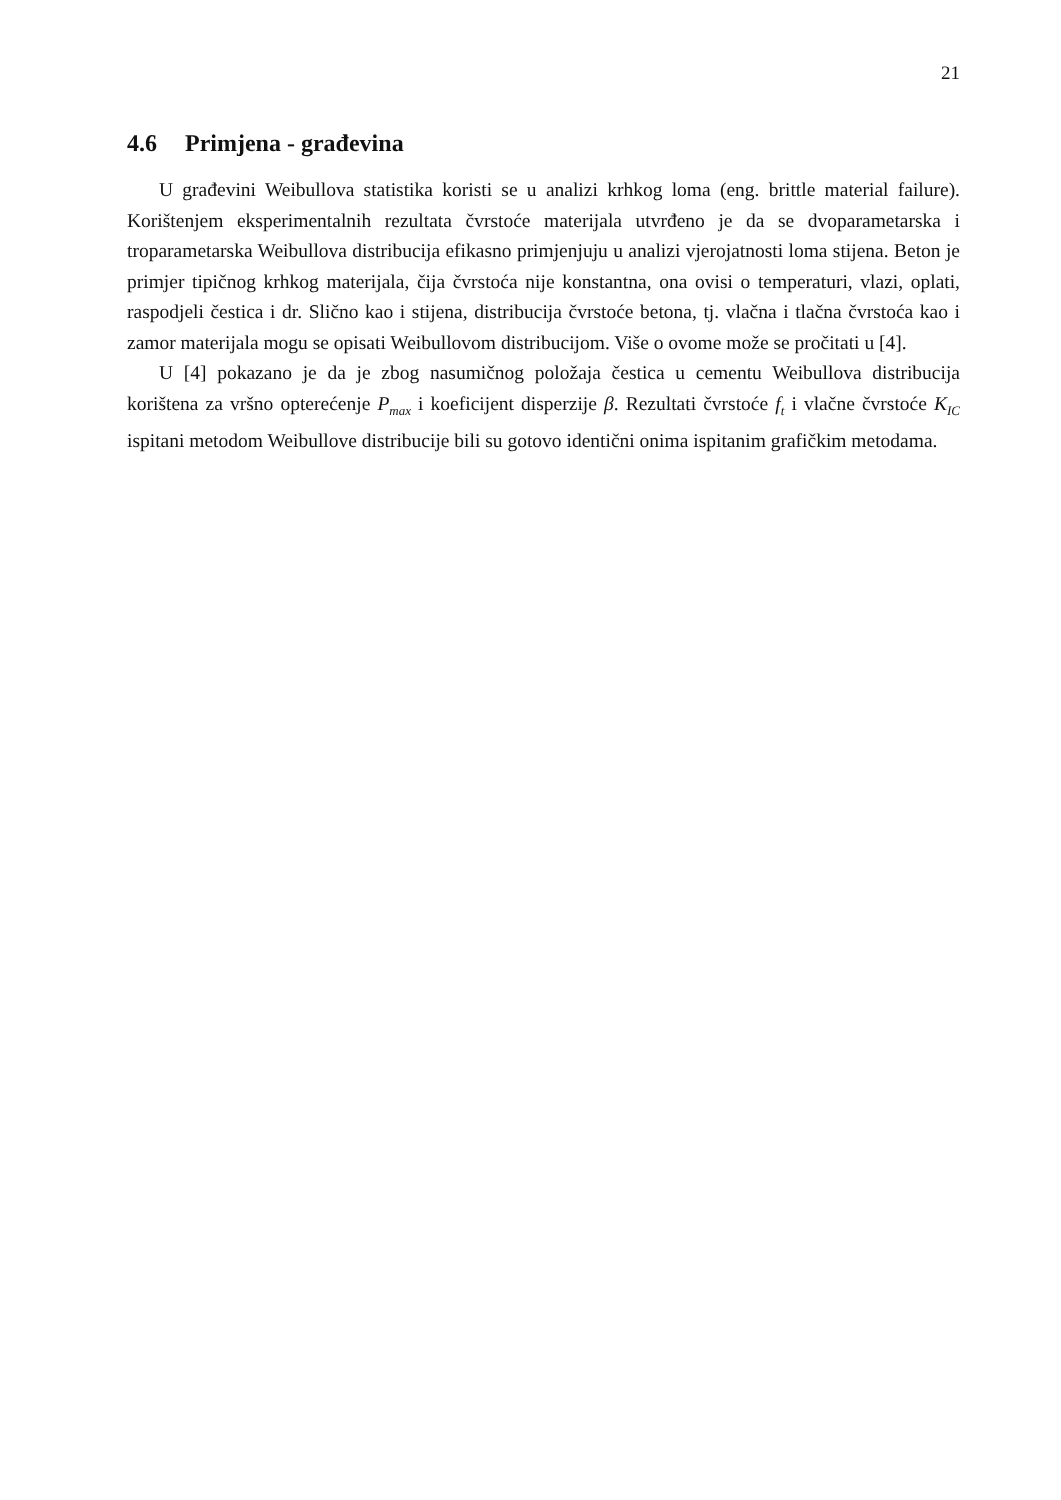21
4.6 Primjena - građevina
U građevini Weibullova statistika koristi se u analizi krhkog loma (eng. brittle material failure). Korištenjem eksperimentalnih rezultata čvrstoće materijala utvrđeno je da se dvoparametarska i troparametarska Weibullova distribucija efikasno primjenjuju u analizi vjerojatnosti loma stijena. Beton je primjer tipičnog krhkog materijala, čija čvrstoća nije konstantna, ona ovisi o temperaturi, vlazi, oplati, raspodjeli čestica i dr. Slično kao i stijena, distribucija čvrstoće betona, tj. vlačna i tlačna čvrstoća kao i zamor materijala mogu se opisati Weibullovom distribucijom. Više o ovome može se pročitati u [4].
U [4] pokazano je da je zbog nasumičnog položaja čestica u cementu Weibullova distribucija korištena za vršno opterećenje P<sub>max</sub> i koeficijent disperzije β. Rezultati čvrstoće f<sub>t</sub> i vlačne čvrstoće K<sub>IC</sub> ispitani metodom Weibullove distribucije bili su gotovo identični onima ispitanim grafičkim metodama.